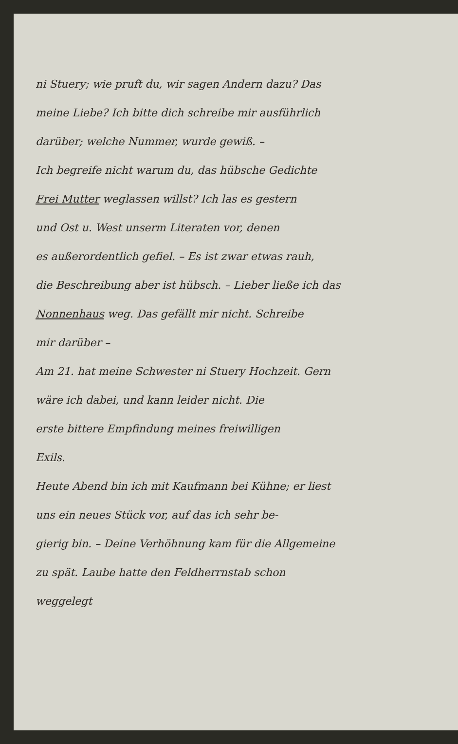ni Stuery; wie pruft du, wir sagen Andern dazu? Das
meine Liebe? Ich bitte dich schreibe mir ausführlich
darüber; welche Nummer, wurde gewiß. –
Ich begreife nicht warum du, das hübsche Gedichte
Frei Mutter weglassen willst? Ich las es gestern
und Ost u. West unserm Literaten vor, denen
es außerordentlich gefiel. – Es ist zwar etwas rauh,
die Beschreibung aber ist hübsch. – Lieber ließe ich das
Nonnenhaus weg. Das gefällt mir nicht. Schreibe
mir darüber –
Am 21. hat meine Schwester ni Stuery Hochzeit. Gern
wäre ich dabei, und kann leider nicht. Die
erste bittere Empfindung meines freiwilligen
Exils.
Heute Abend bin ich mit Kaufmann bei Kühne; er liest
uns ein neues Stück vor, auf das ich sehr be-
gierig bin. – Deine Verhöhnung kam für die Allgemeine
zu spät. Laube hatte den Feldherrnstab schon
weggelegt